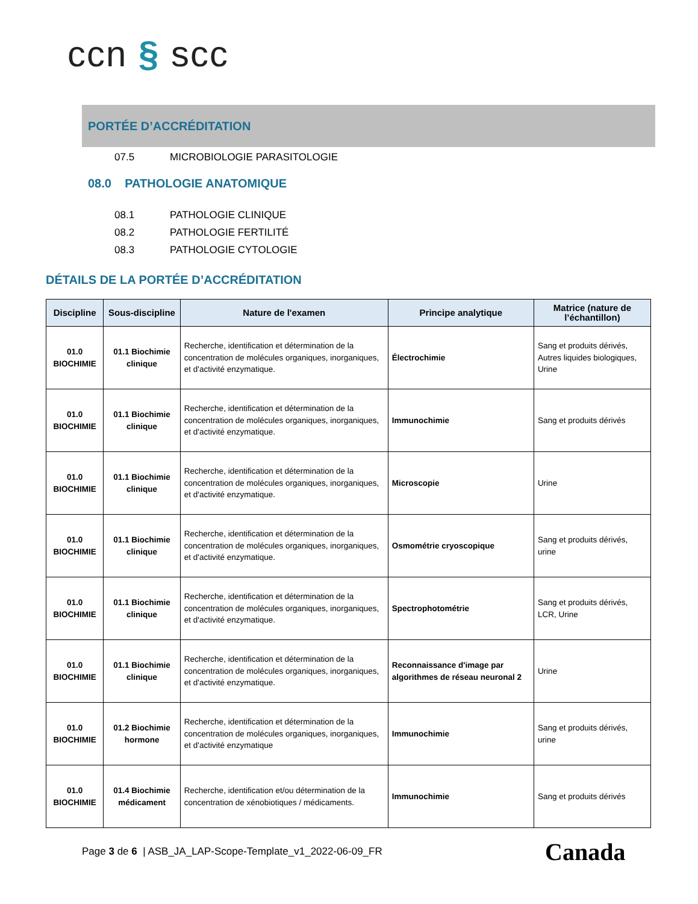ccn § scc
PORTÉE D’ACCRÉDITATION
07.5 MICROBIOLOGIE PARASITOLOGIE
08.0 PATHOLOGIE ANATOMIQUE
08.1 PATHOLOGIE CLINIQUE
08.2 PATHOLOGIE FERTILITÉ
08.3 PATHOLOGIE CYTOLOGIE
DÉTAILS DE LA PORTÉE D’ACCRÉDITATION
| Discipline | Sous-discipline | Nature de l'examen | Principe analytique | Matrice (nature de l’échantillon) |
| --- | --- | --- | --- | --- |
| 01.0 BIOCHIMIE | 01.1 Biochimie clinique | Recherche, identification et détermination de la concentration de molécules organiques, inorganiques, et d'activité enzymatique. | Électrochimie | Sang et produits dérivés, Autres liquides biologiques, Urine |
| 01.0 BIOCHIMIE | 01.1 Biochimie clinique | Recherche, identification et détermination de la concentration de molécules organiques, inorganiques, et d'activité enzymatique. | Immunochimie | Sang et produits dérivés |
| 01.0 BIOCHIMIE | 01.1 Biochimie clinique | Recherche, identification et détermination de la concentration de molécules organiques, inorganiques, et d'activité enzymatique. | Microscopie | Urine |
| 01.0 BIOCHIMIE | 01.1 Biochimie clinique | Recherche, identification et détermination de la concentration de molécules organiques, inorganiques, et d'activité enzymatique. | Osmométrie cryoscopique | Sang et produits dérivés, urine |
| 01.0 BIOCHIMIE | 01.1 Biochimie clinique | Recherche, identification et détermination de la concentration de molécules organiques, inorganiques, et d'activité enzymatique. | Spectrophotométrie | Sang et produits dérivés, LCR, Urine |
| 01.0 BIOCHIMIE | 01.1 Biochimie clinique | Recherche, identification et détermination de la concentration de molécules organiques, inorganiques, et d'activité enzymatique. | Reconnaissance d'image par algorithmes de réseau neuronal 2 | Urine |
| 01.0 BIOCHIMIE | 01.2 Biochimie hormone | Recherche, identification et détermination de la concentration de molécules organiques, inorganiques, et d'activité enzymatique | Immunochimie | Sang et produits dérivés, urine |
| 01.0 BIOCHIMIE | 01.4 Biochimie médicament | Recherche, identification et/ou détermination de la concentration de xénobiotiques / médicaments. | Immunochimie | Sang et produits dérivés |
Page 3 de 6 | ASB_JA_LAP-Scope-Template_v1_2022-06-09_FR
Canada